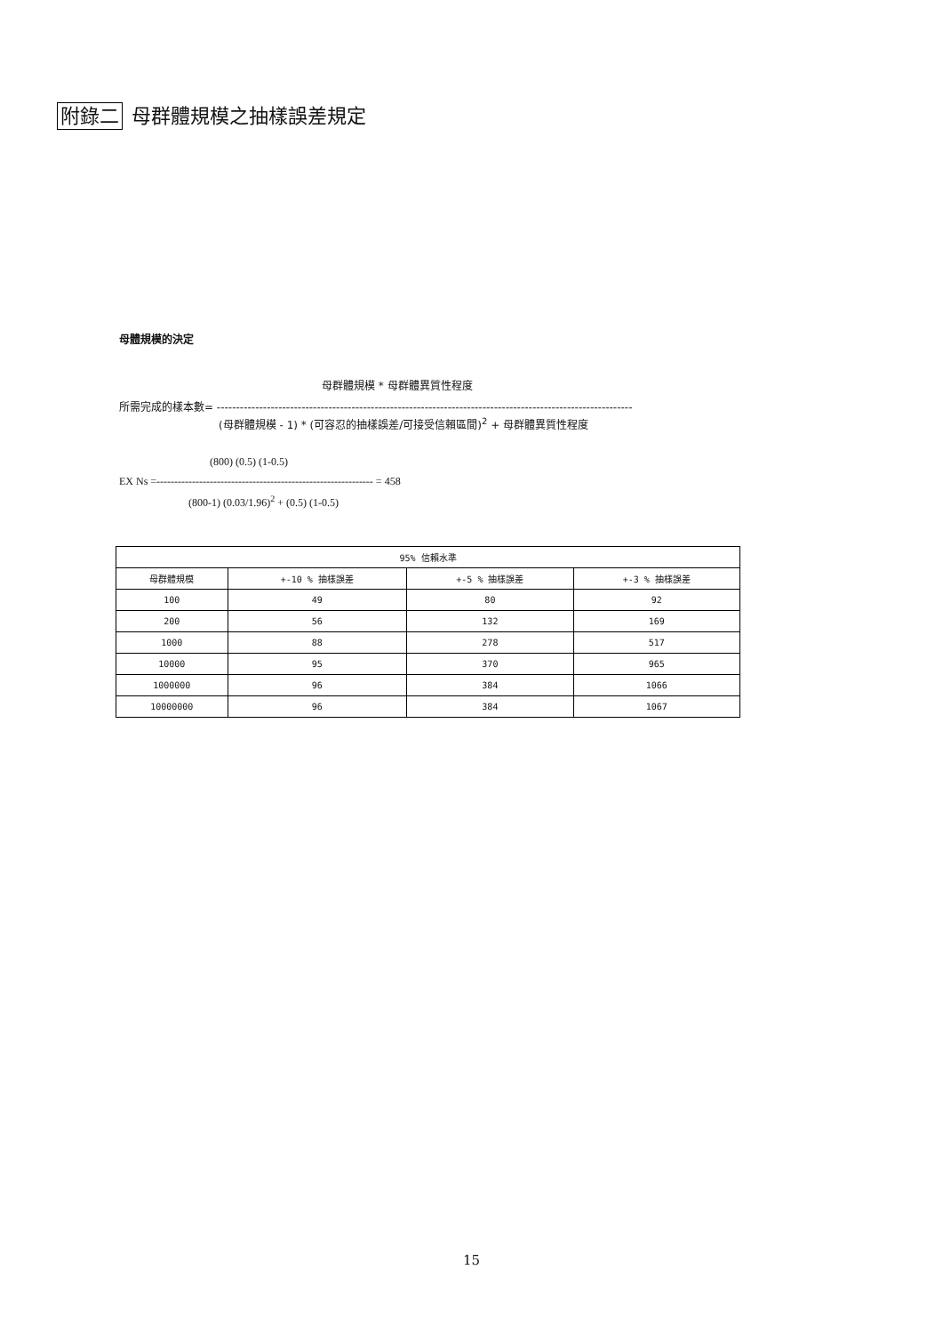附錄二 母群體規模之抽樣誤差規定
母體規模的決定
母群體規模 * 母群體異質性程度
所需完成的樣本數= ------------------------------------------------------------------------------------------------------------
(母群體規模 - 1) * (可容忍的抽樣誤差/可接受信賴區間)<sup>2</sup> + 母群體異質性程度
(800) (0.5) (1-0.5)
EX Ns =------------------------------------------------------------- = 458
(800-1) (0.03/1.96)<sup>2</sup> + (0.5) (1-0.5)
| 95% 信賴水準 | | | |
| --- | --- | --- | --- |
| 母群體規模 | +-10 % 抽樣誤差 | +-5 % 抽樣誤差 | +-3 % 抽樣誤差 |
| 100 | 49 | 80 | 92 |
| 200 | 56 | 132 | 169 |
| 1000 | 88 | 278 | 517 |
| 10000 | 95 | 370 | 965 |
| 1000000 | 96 | 384 | 1066 |
| 10000000 | 96 | 384 | 1067 |
15